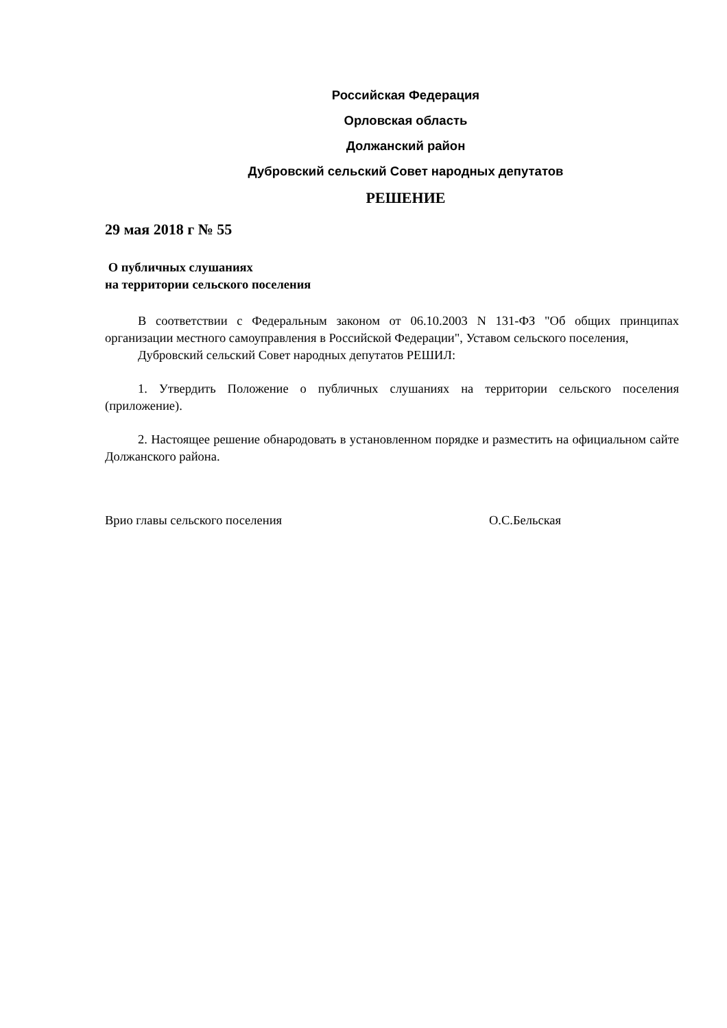Российская Федерация
Орловская область
Должанский район
Дубровский сельский Совет народных депутатов
РЕШЕНИЕ
29 мая 2018 г № 55
О публичных слушаниях
на территории сельского поселения
В соответствии с Федеральным законом от 06.10.2003 N 131-ФЗ "Об общих принципах организации местного самоуправления в Российской Федерации", Уставом сельского поселения,
Дубровский сельский Совет народных депутатов РЕШИЛ:
1. Утвердить Положение о публичных слушаниях на территории сельского поселения (приложение).
2. Настоящее решение обнародовать в установленном порядке и разместить на официальном сайте Должанского района.
Врио главы сельского поселения О.С.Бельская